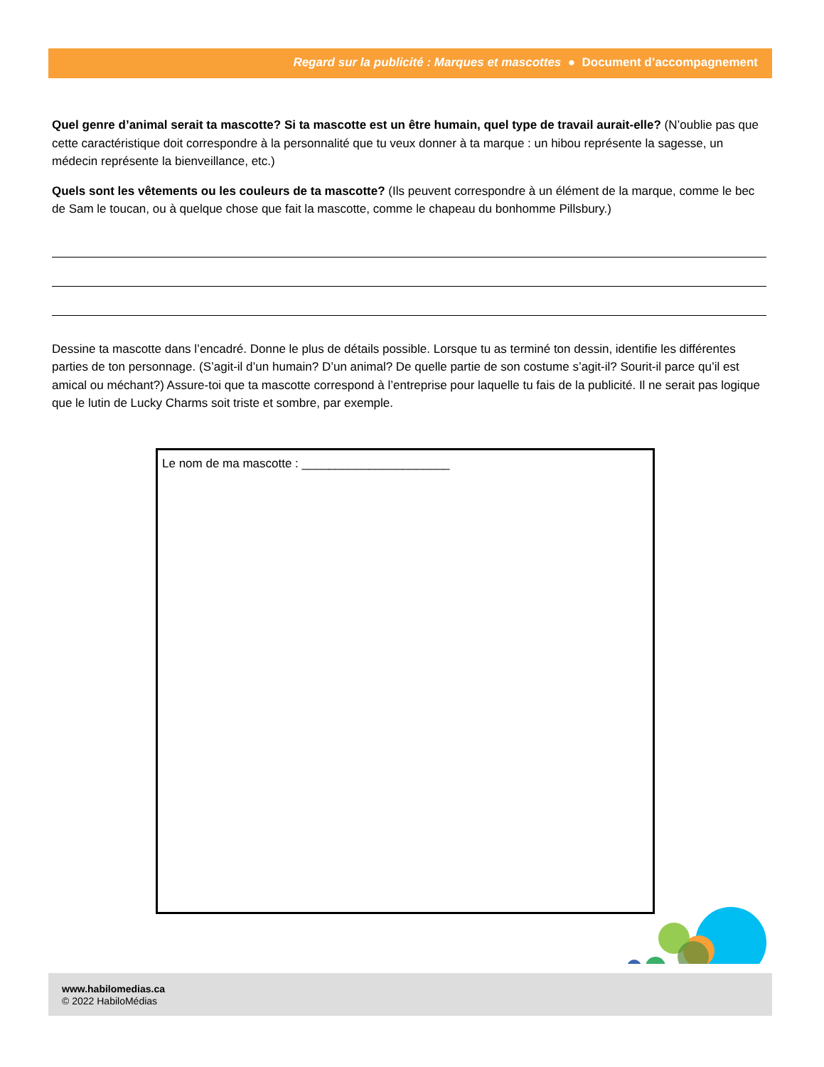Regard sur la publicité : Marques et mascottes ● Document d’accompagnement
Quel genre d’animal serait ta mascotte? Si ta mascotte est un être humain, quel type de travail aurait-elle? (N’oublie pas que cette caractéristique doit correspondre à la personnalité que tu veux donner à ta marque : un hibou représente la sagesse, un médecin représente la bienveillance, etc.)
Quels sont les vêtements ou les couleurs de ta mascotte? (Ils peuvent correspondre à un élément de la marque, comme le bec de Sam le toucan, ou à quelque chose que fait la mascotte, comme le chapeau du bonhomme Pillsbury.)
Dessine ta mascotte dans l’encadré. Donne le plus de détails possible. Lorsque tu as terminé ton dessin, identifie les différentes parties de ton personnage. (S’agit-il d’un humain? D’un animal? De quelle partie de son costume s’agit-il? Sourit-il parce qu’il est amical ou méchant?) Assure-toi que ta mascotte correspond à l’entreprise pour laquelle tu fais de la publicité. Il ne serait pas logique que le lutin de Lucky Charms soit triste et sombre, par exemple.
Le nom de ma mascotte : ______________________
www.habilomedias.ca
© 2022 HabiloMédias